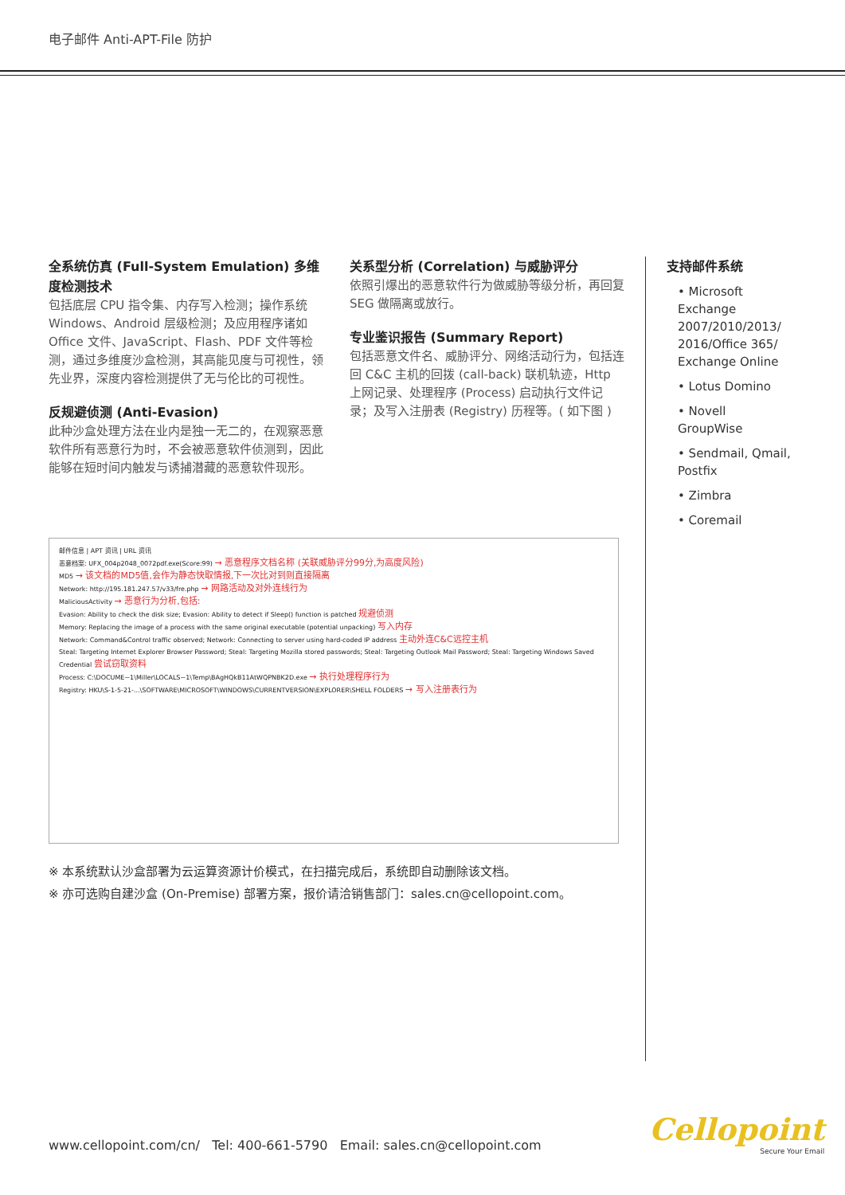电子邮件 Anti-APT-File 防护
全系统仿真 (Full-System Emulation) 多维度检测技术
包括底层 CPU 指令集、内存写入检测；操作系统 Windows、Android 层级检测；及应用程序诸如 Office 文件、JavaScript、Flash、PDF 文件等检测，通过多维度沙盒检测，其高能见度与可视性，领先业界，深度内容检测提供了无与伦比的可视性。
反规避侦测 (Anti-Evasion)
此种沙盒处理方法在业内是独一无二的，在观察恶意软件所有恶意行为时，不会被恶意软件侦测到，因此能够在短时间内触发与诱捕潜藏的恶意软件现形。
关系型分析 (Correlation) 与威胁评分
依照引爆出的恶意软件行为做威胁等级分析，再回复 SEG 做隔离或放行。
专业鉴识报告 (Summary Report)
包括恶意文件名、威胁评分、网络活动行为，包括连回 C&C 主机的回拨 (call-back) 联机轨迹，Http 上网记录、处理程序 (Process) 启动执行文件记录；及写入注册表 (Registry) 历程等。( 如下图 )
支持邮件系统
• Microsoft Exchange 2007/2010/2013/ 2016/Office 365/ Exchange Online
• Lotus Domino
• Novell GroupWise
• Sendmail, Qmail, Postfix
• Zimbra
• Coremail
邮件信息 | APT 资讯 | URL 资讯
恶意档案: UFX_004p2048_0072pdf.exe(Score:99) → 恶意程序文档名称 (关联威胁评分99分,为高度风险)
MD5 → 该文档的MD5值,会作为静态快取情报,下一次比对到则直接隔离
Network: http://195.181.247.57/v33/fre.php → 网路活动及对外连线行为
MaliciousActivity → 恶意行为分析,包括:
Evasion: Ability to check the disk size; Evasion: Ability to detect if Sleep() function is patched 规避侦测
Memory: Replacing the image of a process with the same original executable (potential unpacking) 写入内存
Network: Command&Control traffic observed; Network: Connecting to server using hard-coded IP address 主动外连C&C远控主机
Steal: Targeting Internet Explorer Browser Password; Steal: Targeting Mozilla stored passwords; Steal: Targeting Outlook Mail Password; Steal: Targeting Windows Saved Credential 尝试窃取资料
Process: C:\DOCUME~1\Miller\LOCALS~1\Temp\BAgHQkB11AtWQPNBK2D.exe → 执行处理程序行为
Registry: HKU\S-1-5-21-...\SOFTWARE\MICROSOFT\WINDOWS\CURRENTVERSION\EXPLORER\SHELL FOLDERS → 写入注册表行为
※ 本系统默认沙盒部署为云运算资源计价模式，在扫描完成后，系统即自动删除该文档。
※ 亦可选购自建沙盒 (On-Premise) 部署方案，报价请洽销售部门：sales.cn@cellopoint.com。
www.cellopoint.com/cn/ Tel: 400-661-5790 Email: sales.cn@cellopoint.com
Cellopoint
Secure Your Email